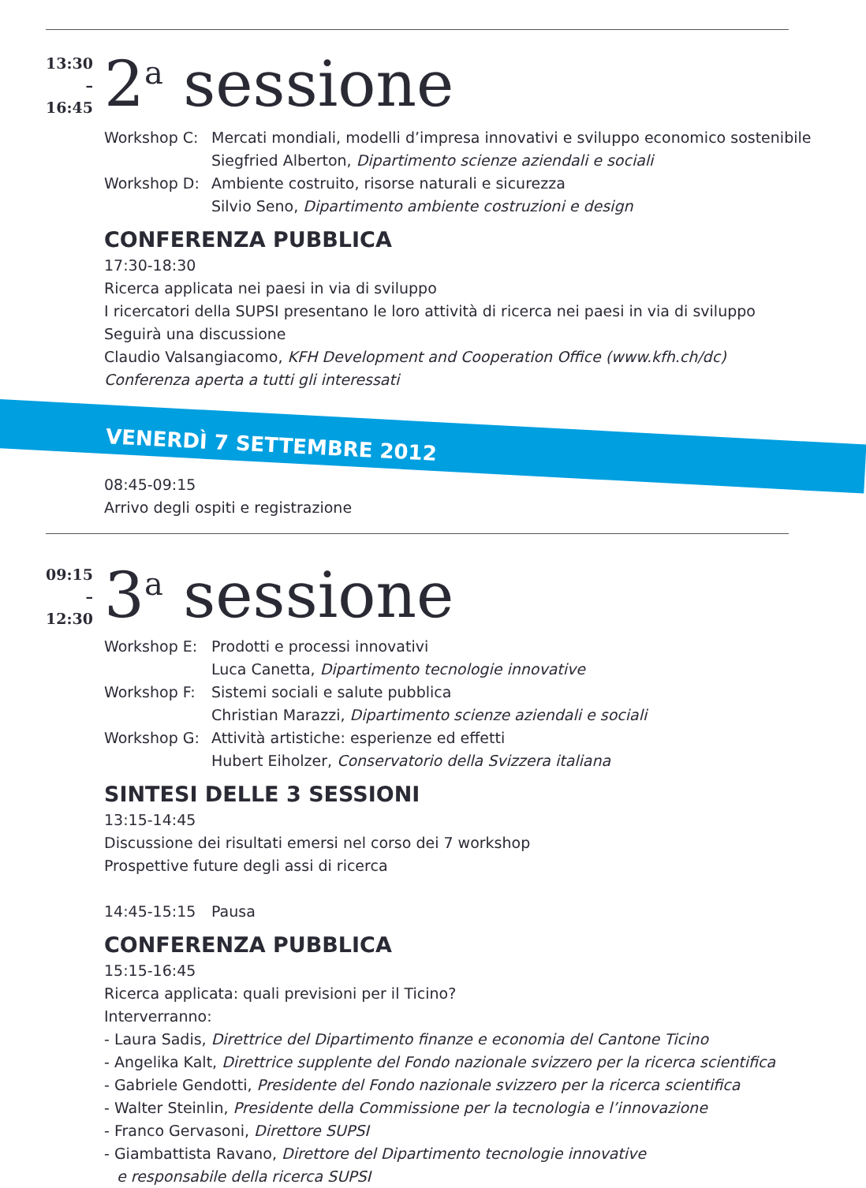13:30
–16:45
2<sup>a</sup> sessione
Workshop C: Mercati mondiali, modelli d’impresa innovativi e sviluppo economico sostenibile
Siegfried Alberton, Dipartimento scienze aziendali e sociali
Workshop D: Ambiente costruito, risorse naturali e sicurezza
Silvio Seno, Dipartimento ambiente costruzioni e design
CONFERENZA PUBBLICA
17:30-18:30
Ricerca applicata nei paesi in via di sviluppo
I ricercatori della SUPSI presentano le loro attività di ricerca nei paesi in via di sviluppo
Seguirà una discussione
Claudio Valsangiacomo, KFH Development and Cooperation Office (www.kfh.ch/dc)
Conferenza aperta a tutti gli interessati
VENERDÌ 7 SETTEMBRE 2012
08:45-09:15
Arrivo degli ospiti e registrazione
09:15
–12:30
3<sup>a</sup> sessione
Workshop E: Prodotti e processi innovativi
Luca Canetta, Dipartimento tecnologie innovative
Workshop F: Sistemi sociali e salute pubblica
Christian Marazzi, Dipartimento scienze aziendali e sociali
Workshop G: Attività artistiche: esperienze ed effetti
Hubert Eiholzer, Conservatorio della Svizzera italiana
SINTESI DELLE 3 SESSIONI
13:15-14:45
Discussione dei risultati emersi nel corso dei 7 workshop
Prospettive future degli assi di ricerca
14:45-15:15 Pausa
CONFERENZA PUBBLICA
15:15-16:45
Ricerca applicata: quali previsioni per il Ticino?
Interverranno:
- Laura Sadis, Direttrice del Dipartimento finanze e economia del Cantone Ticino
- Angelika Kalt, Direttrice supplente del Fondo nazionale svizzero per la ricerca scientifica
- Gabriele Gendotti, Presidente del Fondo nazionale svizzero per la ricerca scientifica
- Walter Steinlin, Presidente della Commissione per la tecnologia e l’innovazione
- Franco Gervasoni, Direttore SUPSI
- Giambattista Ravano, Direttore del Dipartimento tecnologie innovative
e responsabile della ricerca SUPSI